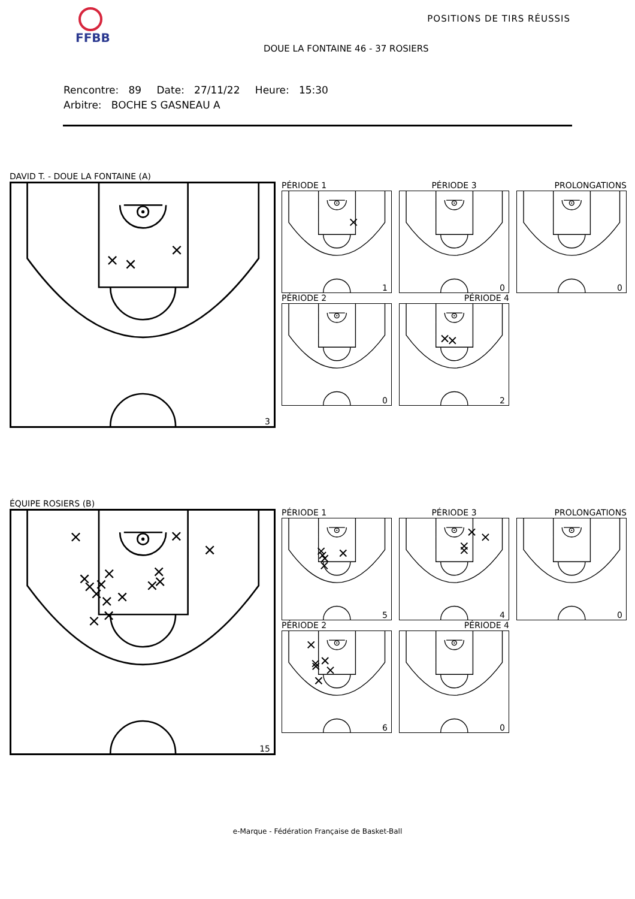FFBB POSITIONS DE TIRS RÉUSSIS
DOUE LA FONTAINE 46 - 37 ROSIERS
Rencontre: 89 Date: 27/11/22 Heure: 15:30
Arbitre: BOCHE S GASNEAU A
DAVID T. - DOUE LA FONTAINE (A)
3
PÉRIODE 1
PÉRIODE 3
PROLONGATIONS
1
0
0
PÉRIODE 2
PÉRIODE 4
0
2
ÉQUIPE ROSIERS (B)
15
PÉRIODE 1
PÉRIODE 3
PROLONGATIONS
5
4
0
PÉRIODE 2
PÉRIODE 4
6
0
e-Marque - Fédération Française de Basket-Ball